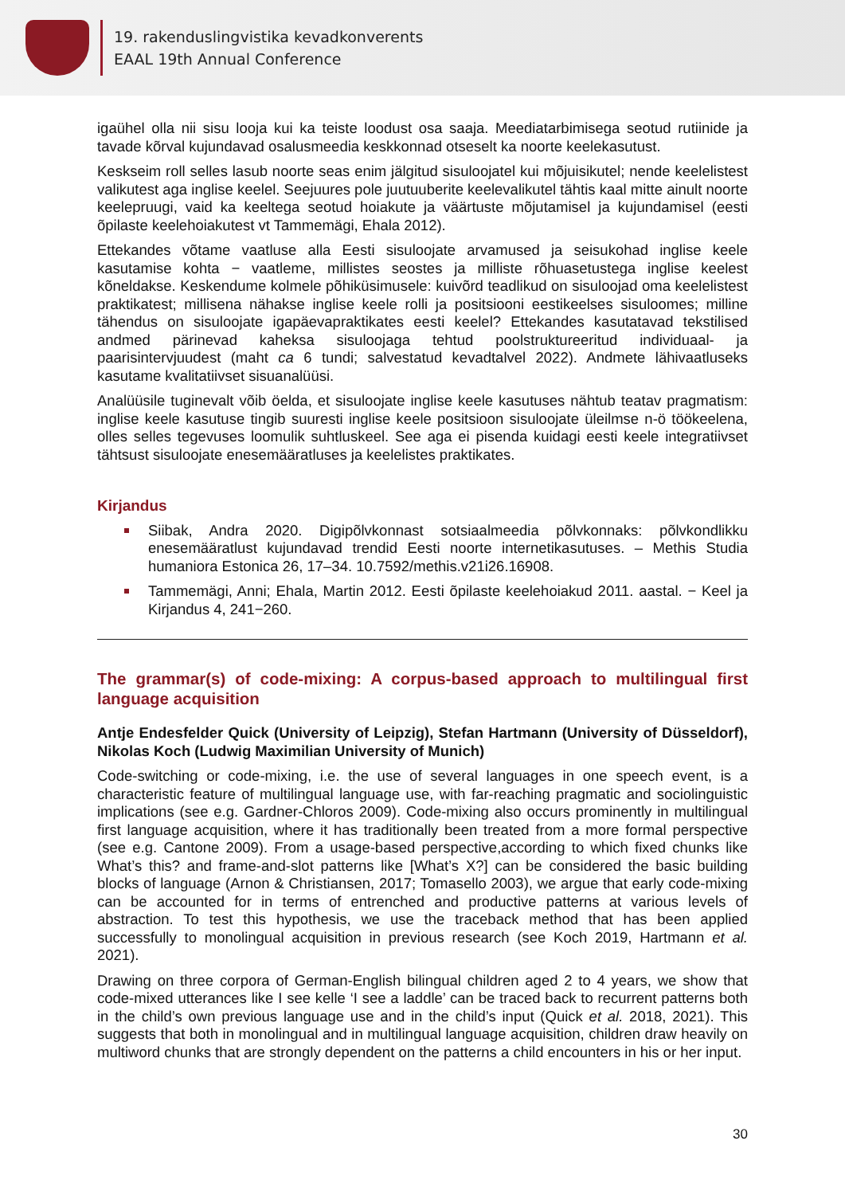19. rakenduslingvistika kevadkonverents
EAAL 19th Annual Conference
igaühel olla nii sisu looja kui ka teiste loodust osa saaja. Meediatarbimisega seotud rutiinide ja tavade kõrval kujundavad osalusmeedia keskkonnad otseselt ka noorte keelekasutust.
Keskseim roll selles lasub noorte seas enim jälgitud sisuloojatel kui mõjuisikutel; nende keelelistest valikutest aga inglise keelel. Seejuures pole juutuuberite keelevalikutel tähtis kaal mitte ainult noorte keelepruugi, vaid ka keeltega seotud hoiakute ja väärtuste mõjutamisel ja kujundamisel (eesti õpilaste keelehoiakutest vt Tammemägi, Ehala 2012).
Ettekandes võtame vaatluse alla Eesti sisuloojate arvamused ja seisukohad inglise keele kasutamise kohta − vaatleme, millistes seostes ja milliste rõhuasetustega inglise keelest kõneldakse. Keskendume kolmele põhiküsimusele: kuivõrd teadlikud on sisuloojad oma keelelistest praktikatest; millisena nähakse inglise keele rolli ja positsiooni eestikeelses sisuloomes; milline tähendus on sisuloojate igapäevapraktikates eesti keelel? Ettekandes kasutatavad tekstilised andmed pärinevad kaheksa sisuloojaga tehtud poolstruktureeritud individuaal- ja paarisintervjuudest (maht ca 6 tundi; salvestatud kevadtalvel 2022). Andmete lähivaatluseks kasutame kvalitatiivset sisuanalüüsi.
Analüüsile tuginevalt võib öelda, et sisuloojate inglise keele kasutuses nähtub teatav pragmatism: inglise keele kasutuse tingib suuresti inglise keele positsioon sisuloojate üleilmse n-ö töökeelena, olles selles tegevuses loomulik suhtluskeel. See aga ei pisenda kuidagi eesti keele integratiivset tähtsust sisuloojate enesemääratluses ja keelelistes praktikates.
Kirjandus
Siibak, Andra 2020. Digipõlvkonnast sotsiaalmeedia põlvkonnaks: põlvkondlikku enesemääratlust kujundavad trendid Eesti noorte internetikasutuses. – Methis Studia humaniora Estonica 26, 17–34. 10.7592/methis.v21i26.16908.
Tammemägi, Anni; Ehala, Martin 2012. Eesti õpilaste keelehoiakud 2011. aastal. − Keel ja Kirjandus 4, 241−260.
The grammar(s) of code-mixing: A corpus-based approach to multilingual first language acquisition
Antje Endesfelder Quick (University of Leipzig), Stefan Hartmann (University of Düsseldorf), Nikolas Koch (Ludwig Maximilian University of Munich)
Code-switching or code-mixing, i.e. the use of several languages in one speech event, is a characteristic feature of multilingual language use, with far-reaching pragmatic and sociolinguistic implications (see e.g. Gardner-Chloros 2009). Code-mixing also occurs prominently in multilingual first language acquisition, where it has traditionally been treated from a more formal perspective (see e.g. Cantone 2009). From a usage-based perspective,according to which fixed chunks like What’s this? and frame-and-slot patterns like [What’s X?] can be considered the basic building blocks of language (Arnon & Christiansen, 2017; Tomasello 2003), we argue that early code-mixing can be accounted for in terms of entrenched and productive patterns at various levels of abstraction. To test this hypothesis, we use the traceback method that has been applied successfully to monolingual acquisition in previous research (see Koch 2019, Hartmann et al. 2021).
Drawing on three corpora of German-English bilingual children aged 2 to 4 years, we show that code-mixed utterances like I see kelle ‘I see a laddle’ can be traced back to recurrent patterns both in the child’s own previous language use and in the child’s input (Quick et al. 2018, 2021). This suggests that both in monolingual and in multilingual language acquisition, children draw heavily on multiword chunks that are strongly dependent on the patterns a child encounters in his or her input.
30